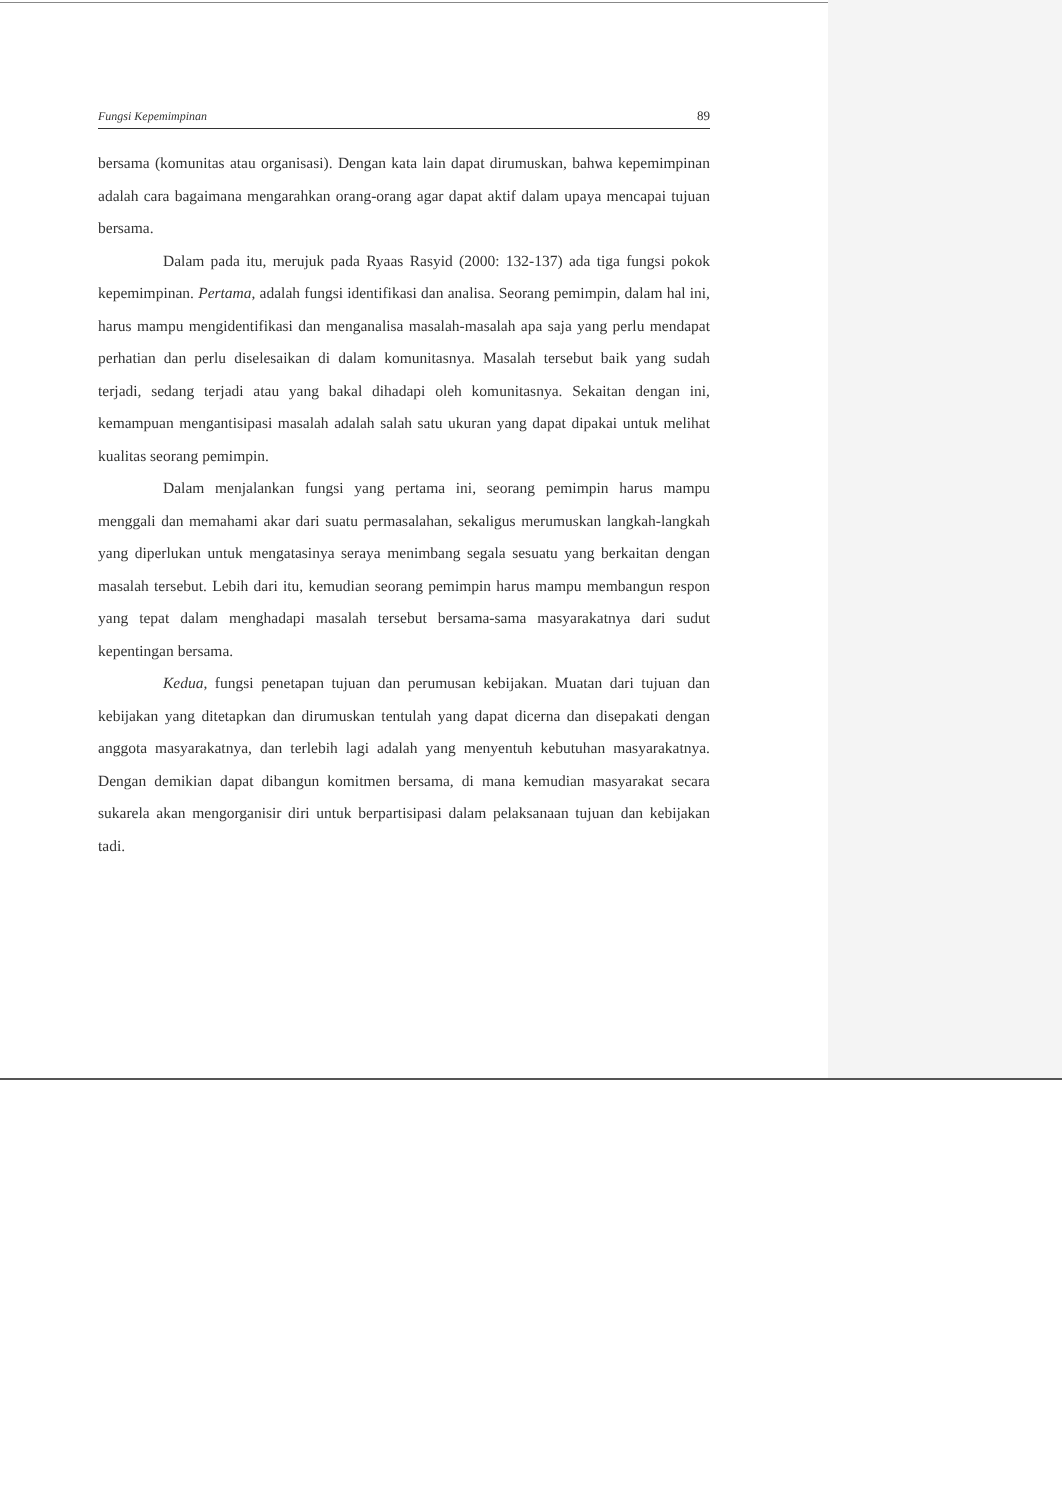Fungsi Kepemimpinan 89
bersama (komunitas atau organisasi). Dengan kata lain dapat dirumuskan, bahwa kepemimpinan adalah cara bagaimana mengarahkan orang-orang agar dapat aktif dalam upaya mencapai tujuan bersama.
Dalam pada itu, merujuk pada Ryaas Rasyid (2000: 132-137) ada tiga fungsi pokok kepemimpinan. Pertama, adalah fungsi identifikasi dan analisa. Seorang pemimpin, dalam hal ini, harus mampu mengidentifikasi dan menganalisa masalah-masalah apa saja yang perlu mendapat perhatian dan perlu diselesaikan di dalam komunitasnya. Masalah tersebut baik yang sudah terjadi, sedang terjadi atau yang bakal dihadapi oleh komunitasnya. Sekaitan dengan ini, kemampuan mengantisipasi masalah adalah salah satu ukuran yang dapat dipakai untuk melihat kualitas seorang pemimpin.
Dalam menjalankan fungsi yang pertama ini, seorang pemimpin harus mampu menggali dan memahami akar dari suatu permasalahan, sekaligus merumuskan langkah-langkah yang diperlukan untuk mengatasinya seraya menimbang segala sesuatu yang berkaitan dengan masalah tersebut. Lebih dari itu, kemudian seorang pemimpin harus mampu membangun respon yang tepat dalam menghadapi masalah tersebut bersama-sama masyarakatnya dari sudut kepentingan bersama.
Kedua, fungsi penetapan tujuan dan perumusan kebijakan. Muatan dari tujuan dan kebijakan yang ditetapkan dan dirumuskan tentulah yang dapat dicerna dan disepakati dengan anggota masyarakatnya, dan terlebih lagi adalah yang menyentuh kebutuhan masyarakatnya. Dengan demikian dapat dibangun komitmen bersama, di mana kemudian masyarakat secara sukarela akan mengorganisir diri untuk berpartisipasi dalam pelaksanaan tujuan dan kebijakan tadi.